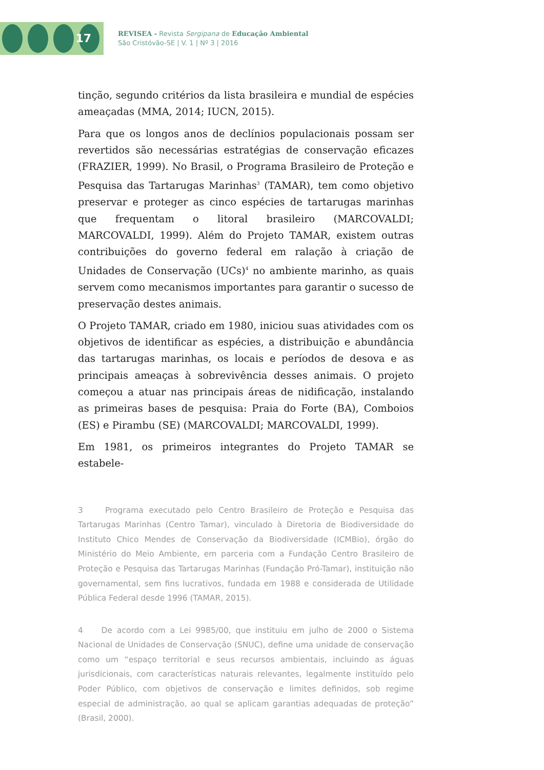17
REVISEA - Revista Sergipana de Educação Ambiental
São Cristóvão-SE | V. 1 | Nº 3 | 2016
tinção, segundo critérios da lista brasileira e mundial de espécies ameaçadas (MMA, 2014; IUCN, 2015).
Para que os longos anos de declínios populacionais possam ser revertidos são necessárias estratégias de conservação eficazes (FRAZIER, 1999). No Brasil, o Programa Brasileiro de Proteção e Pesquisa das Tartarugas Marinhas<sup>3</sup> (TAMAR), tem como objetivo preservar e proteger as cinco espécies de tartarugas marinhas que frequentam o litoral brasileiro (MARCOVALDI; MARCOVALDI, 1999). Além do Projeto TAMAR, existem outras contribuições do governo federal em ralação à criação de Unidades de Conservação (UCs)<sup>4</sup> no ambiente marinho, as quais servem como mecanismos importantes para garantir o sucesso de preservação destes animais.
O Projeto TAMAR, criado em 1980, iniciou suas atividades com os objetivos de identificar as espécies, a distribuição e abundância das tartarugas marinhas, os locais e períodos de desova e as principais ameaças à sobrevivência desses animais. O projeto começou a atuar nas principais áreas de nidificação, instalando as primeiras bases de pesquisa: Praia do Forte (BA), Comboios (ES) e Pirambu (SE) (MARCOVALDI; MARCOVALDI, 1999).
Em 1981, os primeiros integrantes do Projeto TAMAR se estabele-
3 Programa executado pelo Centro Brasileiro de Proteção e Pesquisa das Tartarugas Marinhas (Centro Tamar), vinculado à Diretoria de Biodiversidade do Instituto Chico Mendes de Conservação da Biodiversidade (ICMBio), órgão do Ministério do Meio Ambiente, em parceria com a Fundação Centro Brasileiro de Proteção e Pesquisa das Tartarugas Marinhas (Fundação Pró-Tamar), instituição não governamental, sem fins lucrativos, fundada em 1988 e considerada de Utilidade Pública Federal desde 1996 (TAMAR, 2015).
4 De acordo com a Lei 9985/00, que instituiu em julho de 2000 o Sistema Nacional de Unidades de Conservação (SNUC), define uma unidade de conservação como um “espaço territorial e seus recursos ambientais, incluindo as águas jurisdicionais, com características naturais relevantes, legalmente instituído pelo Poder Público, com objetivos de conservação e limites definidos, sob regime especial de administração, ao qual se aplicam garantias adequadas de proteção” (Brasil, 2000).